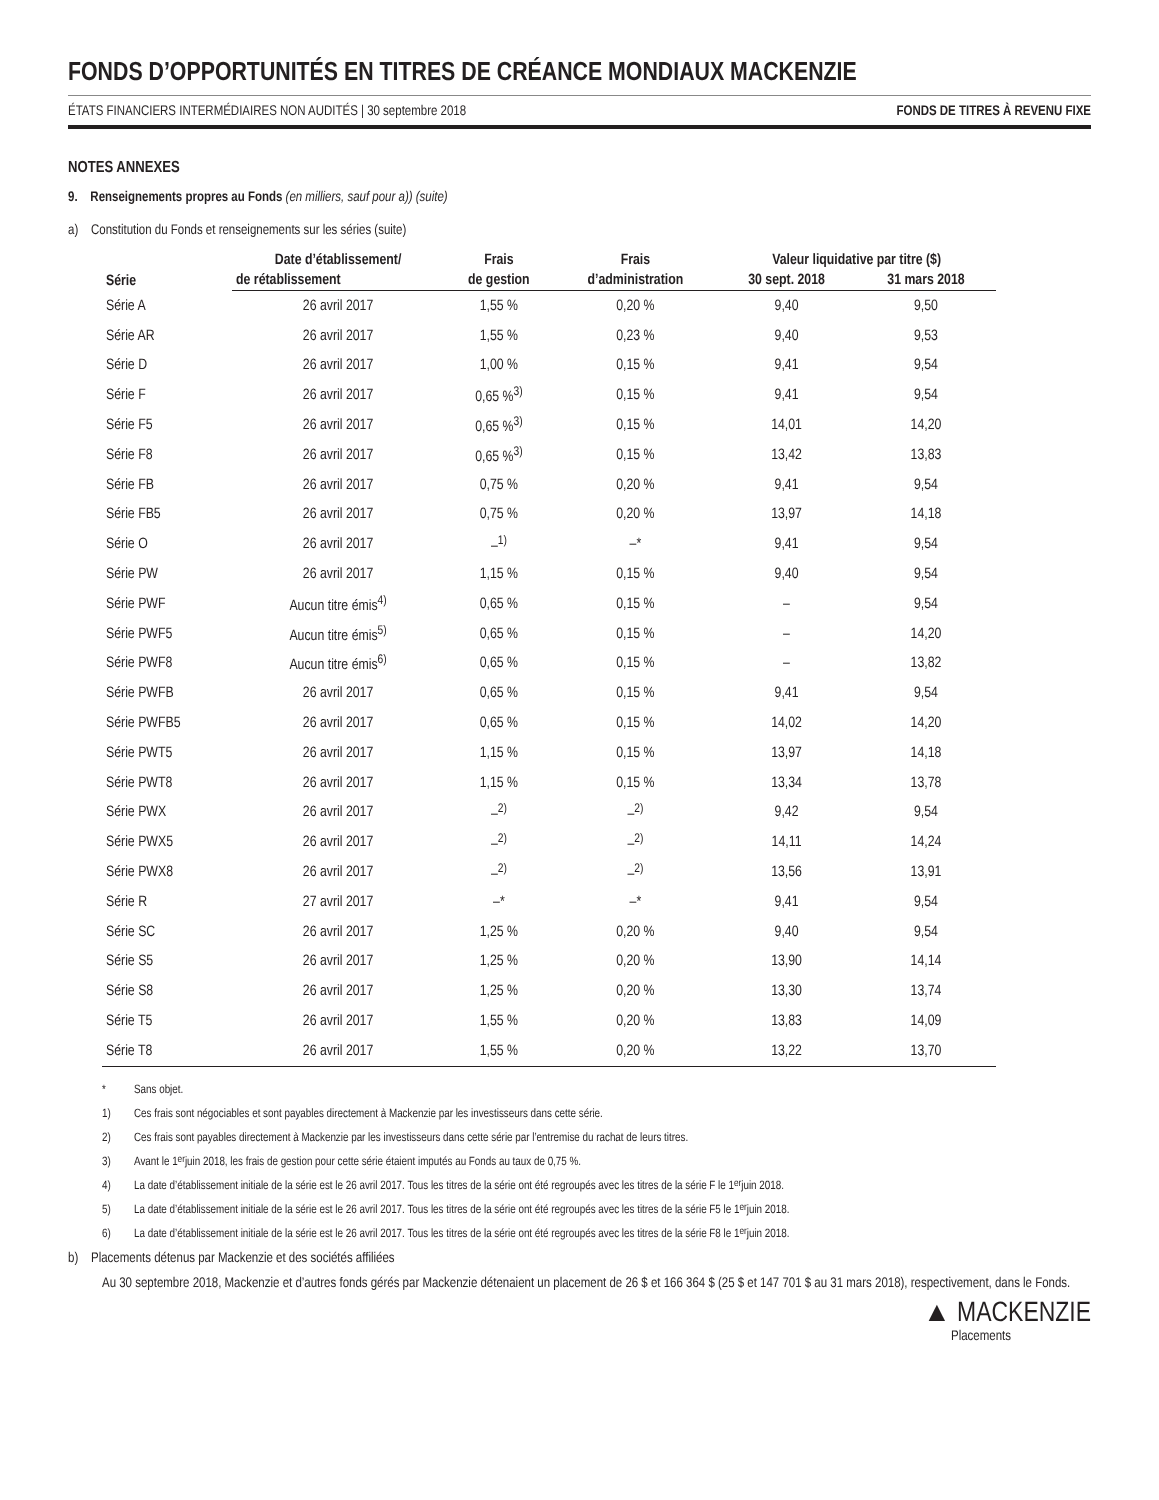FONDS D’OPPORTUNITÉS EN TITRES DE CRÉANCE MONDIAUX MACKENZIE
ÉTATS FINANCIERS INTERMÉDIAIRES NON AUDITÉS | 30 septembre 2018 FONDS DE TITRES À REVENU FIXE
NOTES ANNEXES
9. Renseignements propres au Fonds (en milliers, sauf pour a)) (suite)
a) Constitution du Fonds et renseignements sur les séries (suite)
| Série | Date d’établissement/ | Frais | Frais | Valeur liquidative par titre ($) | |
| --- | --- | --- | --- | --- | --- |
| | de rétablissement | de gestion | d’administration | 30 sept. 2018 | 31 mars 2018 |
| Série A | 26 avril 2017 | 1,55 % | 0,20 % | 9,40 | 9,50 |
| Série AR | 26 avril 2017 | 1,55 % | 0,23 % | 9,40 | 9,53 |
| Série D | 26 avril 2017 | 1,00 % | 0,15 % | 9,41 | 9,54 |
| Série F | 26 avril 2017 | 0,65 %<sup>3)</sup> | 0,15 % | 9,41 | 9,54 |
| Série F5 | 26 avril 2017 | 0,65 %<sup>3)</sup> | 0,15 % | 14,01 | 14,20 |
| Série F8 | 26 avril 2017 | 0,65 %<sup>3)</sup> | 0,15 % | 13,42 | 13,83 |
| Série FB | 26 avril 2017 | 0,75 % | 0,20 % | 9,41 | 9,54 |
| Série FB5 | 26 avril 2017 | 0,75 % | 0,20 % | 13,97 | 14,18 |
| Série O | 26 avril 2017 | –<sup>1)</sup> | –* | 9,41 | 9,54 |
| Série PW | 26 avril 2017 | 1,15 % | 0,15 % | 9,40 | 9,54 |
| Série PWF | Aucun titre émis<sup>4)</sup> | 0,65 % | 0,15 % | – | 9,54 |
| Série PWF5 | Aucun titre émis<sup>5)</sup> | 0,65 % | 0,15 % | – | 14,20 |
| Série PWF8 | Aucun titre émis<sup>6)</sup> | 0,65 % | 0,15 % | – | 13,82 |
| Série PWFB | 26 avril 2017 | 0,65 % | 0,15 % | 9,41 | 9,54 |
| Série PWFB5 | 26 avril 2017 | 0,65 % | 0,15 % | 14,02 | 14,20 |
| Série PWT5 | 26 avril 2017 | 1,15 % | 0,15 % | 13,97 | 14,18 |
| Série PWT8 | 26 avril 2017 | 1,15 % | 0,15 % | 13,34 | 13,78 |
| Série PWX | 26 avril 2017 | –<sup>2)</sup> | –<sup>2)</sup> | 9,42 | 9,54 |
| Série PWX5 | 26 avril 2017 | –<sup>2)</sup> | –<sup>2)</sup> | 14,11 | 14,24 |
| Série PWX8 | 26 avril 2017 | –<sup>2)</sup> | –<sup>2)</sup> | 13,56 | 13,91 |
| Série R | 27 avril 2017 | –* | –* | 9,41 | 9,54 |
| Série SC | 26 avril 2017 | 1,25 % | 0,20 % | 9,40 | 9,54 |
| Série S5 | 26 avril 2017 | 1,25 % | 0,20 % | 13,90 | 14,14 |
| Série S8 | 26 avril 2017 | 1,25 % | 0,20 % | 13,30 | 13,74 |
| Série T5 | 26 avril 2017 | 1,55 % | 0,20 % | 13,83 | 14,09 |
| Série T8 | 26 avril 2017 | 1,55 % | 0,20 % | 13,22 | 13,70 |
* Sans objet.
1) Ces frais sont négociables et sont payables directement à Mackenzie par les investisseurs dans cette série.
2) Ces frais sont payables directement à Mackenzie par les investisseurs dans cette série par l’entremise du rachat de leurs titres.
3) Avant le 1<sup>er</sup> juin 2018, les frais de gestion pour cette série étaient imputés au Fonds au taux de 0,75 %.
4) La date d’établissement initiale de la série est le 26 avril 2017. Tous les titres de la série ont été regroupés avec les titres de la série F le 1<sup>er</sup> juin 2018.
5) La date d’établissement initiale de la série est le 26 avril 2017. Tous les titres de la série ont été regroupés avec les titres de la série F5 le 1<sup>er</sup> juin 2018.
6) La date d’établissement initiale de la série est le 26 avril 2017. Tous les titres de la série ont été regroupés avec les titres de la série F8 le 1<sup>er</sup> juin 2018.
b) Placements détenus par Mackenzie et des sociétés affiliées
Au 30 septembre 2018, Mackenzie et d’autres fonds gérés par Mackenzie détenaient un placement de 26 $ et 166 364 $ (25 $ et 147 701 $ au 31 mars 2018), respectivement, dans le Fonds.
▲ MACKENZIE
Placements